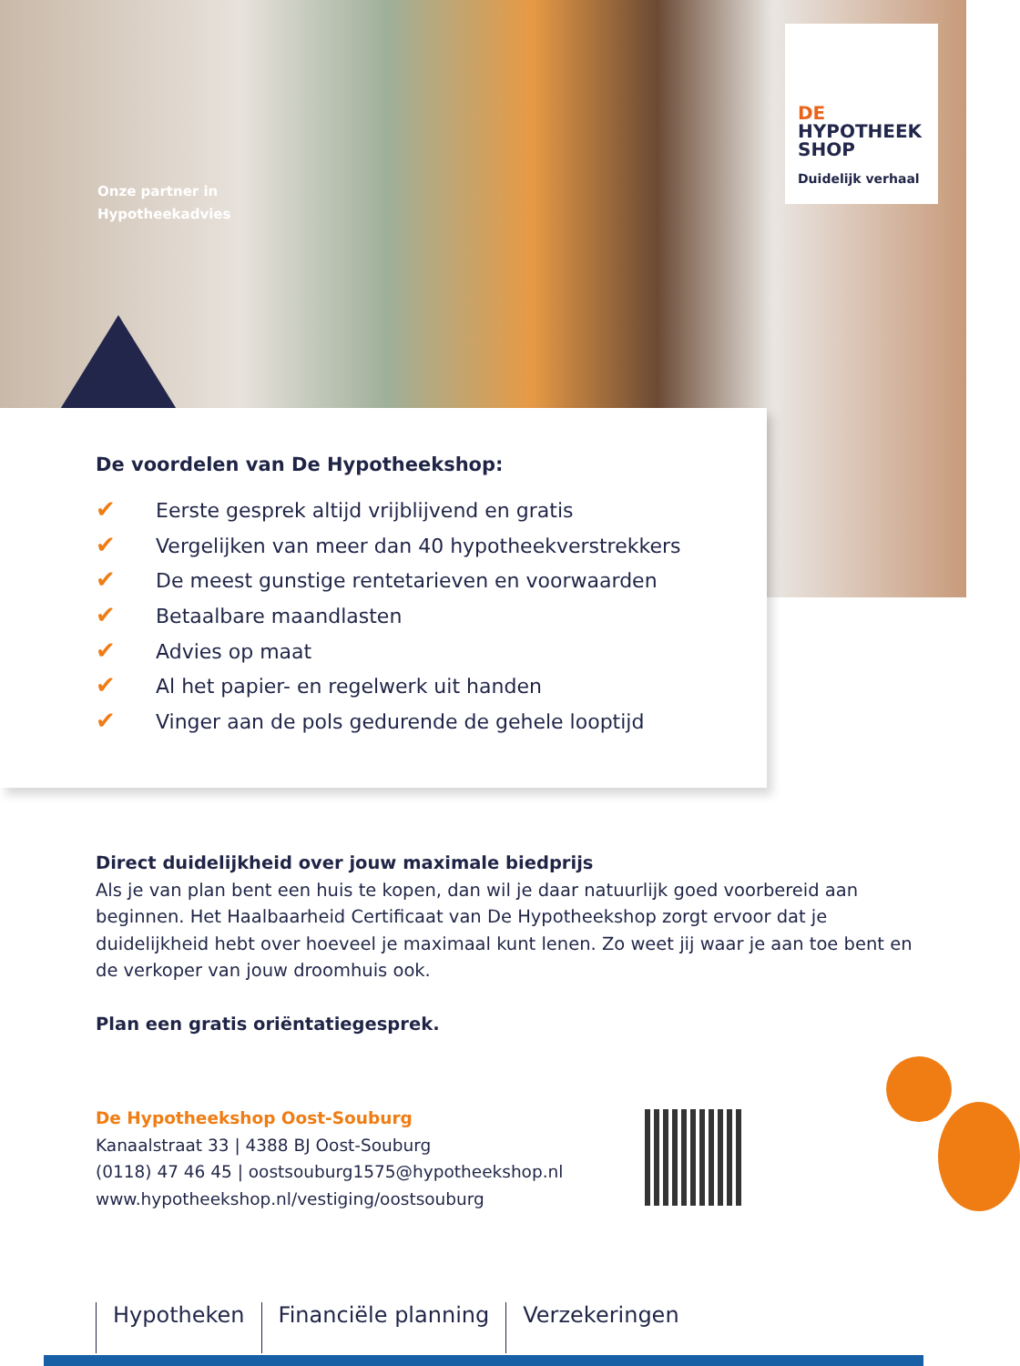Onze partner in
Hypotheekadvies
DE
HYPOTHEEK
SHOP
Duidelijk verhaal
De voordelen van De Hypotheekshop:
✔ Eerste gesprek altijd vrijblijvend en gratis
✔ Vergelijken van meer dan 40 hypotheekverstrekkers
✔ De meest gunstige rentetarieven en voorwaarden
✔ Betaalbare maandlasten
✔ Advies op maat
✔ Al het papier- en regelwerk uit handen
✔ Vinger aan de pols gedurende de gehele looptijd
Direct duidelijkheid over jouw maximale biedprijs
Als je van plan bent een huis te kopen, dan wil je daar natuurlijk goed voorbereid aan beginnen. Het Haalbaarheid Certificaat van De Hypotheekshop zorgt ervoor dat je duidelijkheid hebt over hoeveel je maximaal kunt lenen. Zo weet jij waar je aan toe bent en de verkoper van jouw droomhuis ook.
Plan een gratis oriëntatiegesprek.
De Hypotheekshop Oost-Souburg
Kanaalstraat 33 | 4388 BJ Oost-Souburg
(0118) 47 46 45 | oostsouburg1575@hypotheekshop.nl
www.hypotheekshop.nl/vestiging/oostsouburg
Hypotheken Financiële planning Verzekeringen